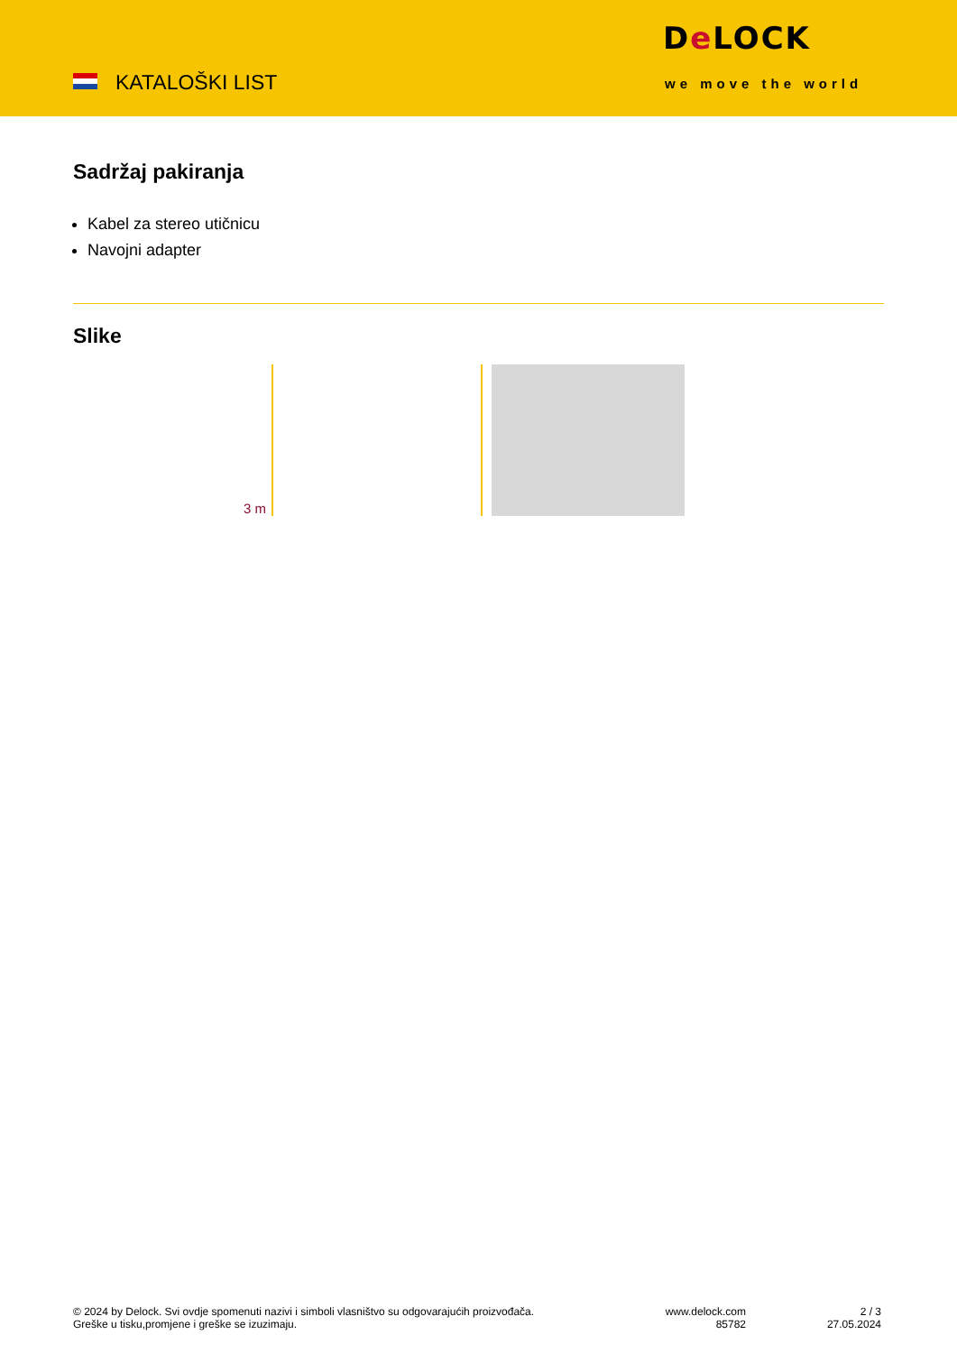KATALOŠKI LIST
De LOCK
we move the world
Sadržaj pakiranja
Kabel za stereo utičnicu
Navojni adapter
Slike
3 m
© 2024 by Delock. Svi ovdje spomenuti nazivi i simboli vlasništvo su odgovarajućih proizvođača.
Greške u tisku,promjene i greške se izuzimaju.
www.delock.com
85782
2 / 3
27.05.2024